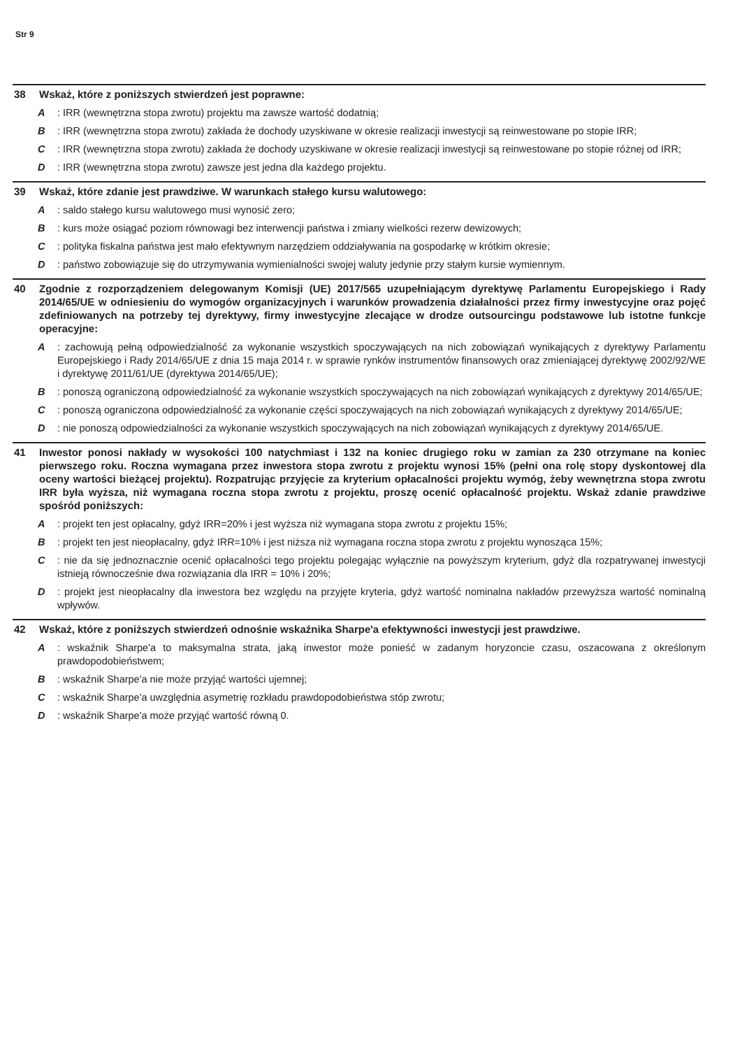Str 9
38 Wskaż, które z poniższych stwierdzeń jest poprawne:
A: IRR (wewnętrzna stopa zwrotu) projektu ma zawsze wartość dodatnią;
B: IRR (wewnętrzna stopa zwrotu) zakłada że dochody uzyskiwane w okresie realizacji inwestycji są reinwestowane po stopie IRR;
C: IRR (wewnętrzna stopa zwrotu) zakłada że dochody uzyskiwane w okresie realizacji inwestycji są reinwestowane po stopie różnej od IRR;
D: IRR (wewnętrzna stopa zwrotu) zawsze jest jedna dla każdego projektu.
39 Wskaż, które zdanie jest prawdziwe. W warunkach stałego kursu walutowego:
A: saldo stałego kursu walutowego musi wynosić zero;
B: kurs może osiągać poziom równowagi bez interwencji państwa i zmiany wielkości rezerw dewizowych;
C: polityka fiskalna państwa jest mało efektywnym narzędziem oddziaływania na gospodarkę w krótkim okresie;
D: państwo zobowiązuje się do utrzymywania wymienialności swojej waluty jedynie przy stałym kursie wymiennym.
40 Zgodnie z rozporządzeniem delegowanym Komisji (UE) 2017/565 uzupełniającym dyrektywę Parlamentu Europejskiego i Rady 2014/65/UE w odniesieniu do wymogów organizacyjnych i warunków prowadzenia działalności przez firmy inwestycyjne oraz pojęć zdefiniowanych na potrzeby tej dyrektywy, firmy inwestycyjne zlecające w drodze outsourcingu podstawowe lub istotne funkcje operacyjne:
A: zachowują pełną odpowiedzialność za wykonanie wszystkich spoczywających na nich zobowiązań wynikających z dyrektywy Parlamentu Europejskiego i Rady 2014/65/UE z dnia 15 maja 2014 r. w sprawie rynków instrumentów finansowych oraz zmieniającej dyrektywę 2002/92/WE i dyrektywę 2011/61/UE (dyrektywa 2014/65/UE);
B: ponoszą ograniczoną odpowiedzialność za wykonanie wszystkich spoczywających na nich zobowiązań wynikających z dyrektywy 2014/65/UE;
C: ponoszą ograniczona odpowiedzialność za wykonanie części spoczywających na nich zobowiązań wynikających z dyrektywy 2014/65/UE;
D: nie ponoszą odpowiedzialności za wykonanie wszystkich spoczywających na nich zobowiązań wynikających z dyrektywy 2014/65/UE.
41 Inwestor ponosi nakłady w wysokości 100 natychmiast i 132 na koniec drugiego roku w zamian za 230 otrzymane na koniec pierwszego roku. Roczna wymagana przez inwestora stopa zwrotu z projektu wynosi 15% (pełni ona rolę stopy dyskontowej dla oceny wartości bieżącej projektu). Rozpatrując przyjęcie za kryterium opłacalności projektu wymóg, żeby wewnętrzna stopa zwrotu IRR była wyższa, niż wymagana roczna stopa zwrotu z projektu, proszę ocenić opłacalność projektu. Wskaż zdanie prawdziwe spośród poniższych:
A: projekt ten jest opłacalny, gdyż IRR=20% i jest wyższa niż wymagana stopa zwrotu z projektu 15%;
B: projekt ten jest nieopłacalny, gdyż IRR=10% i jest niższa niż wymagana roczna stopa zwrotu z projektu wynosząca 15%;
C: nie da się jednoznacznie ocenić opłacalności tego projektu polegając wyłącznie na powyższym kryterium, gdyż dla rozpatrywanej inwestycji istnieją równocześnie dwa rozwiązania dla IRR = 10% i 20%;
D: projekt jest nieopłacalny dla inwestora bez względu na przyjęte kryteria, gdyż wartość nominalna nakładów przewyższa wartość nominalną wpływów.
42 Wskaż, które z poniższych stwierdzeń odnośnie wskaźnika Sharpe'a efektywności inwestycji jest prawdziwe.
A: wskaźnik Sharpe'a to maksymalna strata, jaką inwestor może ponieść w zadanym horyzoncie czasu, oszacowana z określonym prawdopodobieństwem;
B: wskaźnik Sharpe'a nie może przyjąć wartości ujemnej;
C: wskaźnik Sharpe'a uwzględnia asymetrię rozkładu prawdopodobieństwa stóp zwrotu;
D: wskaźnik Sharpe'a może przyjąć wartość równą 0.